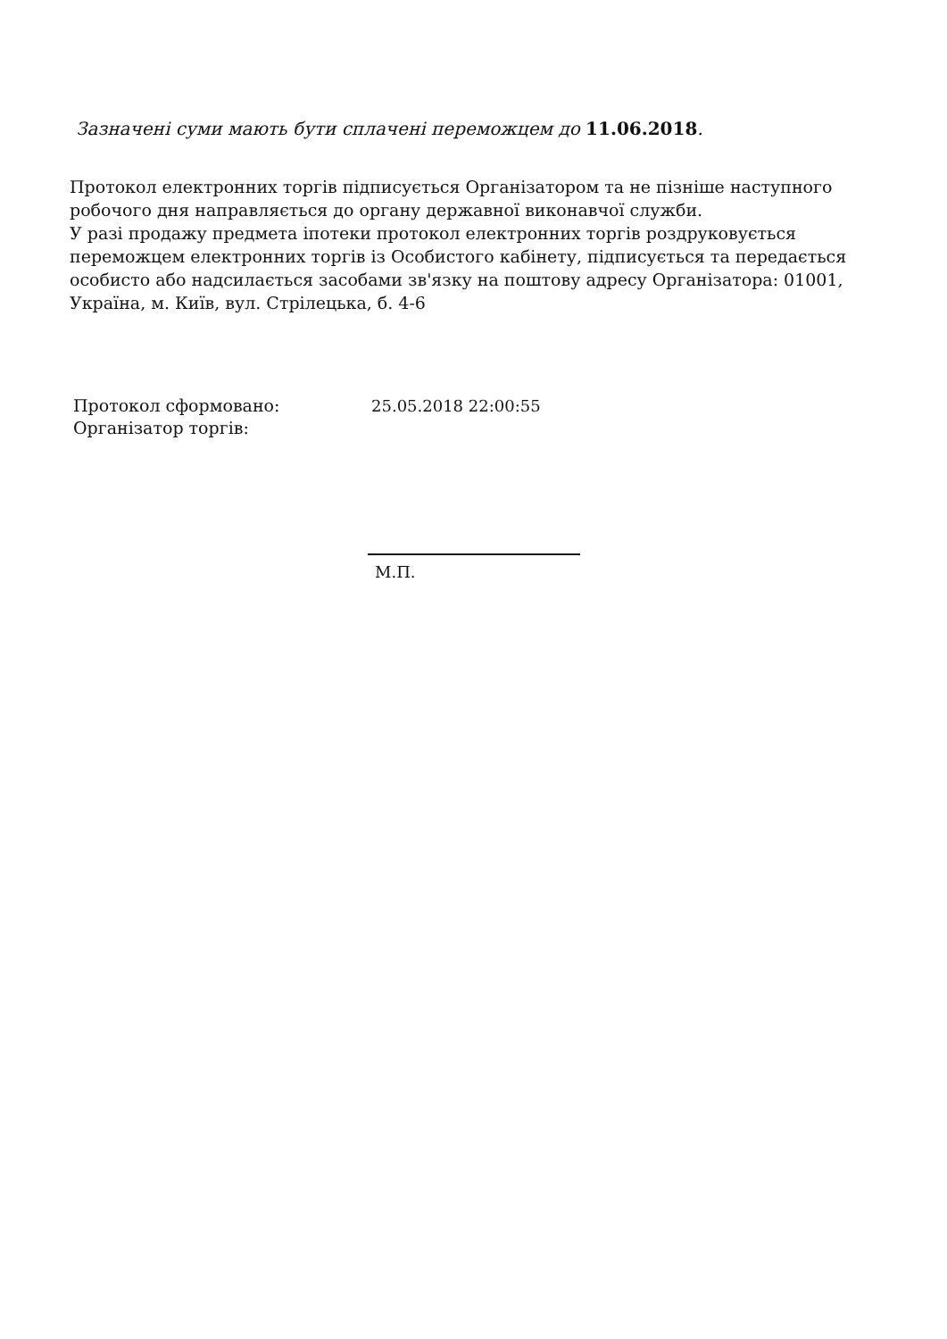Зазначені суми мають бути сплачені переможцем до 11.06.2018.
Протокол електронних торгів підписується Організатором та не пізніше наступного робочого дня направляється до органу державної виконавчої служби.
У разі продажу предмета іпотеки протокол електронних торгів роздруковується переможцем електронних торгів із Особистого кабінету, підписується та передається особисто або надсилається засобами зв'язку на поштову адресу Організатора: 01001, Україна, м. Київ, вул. Стрілецька, б. 4-6
| Протокол сформовано: | 25.05.2018 22:00:55 |
| Організатор торгів: | |
М.П.